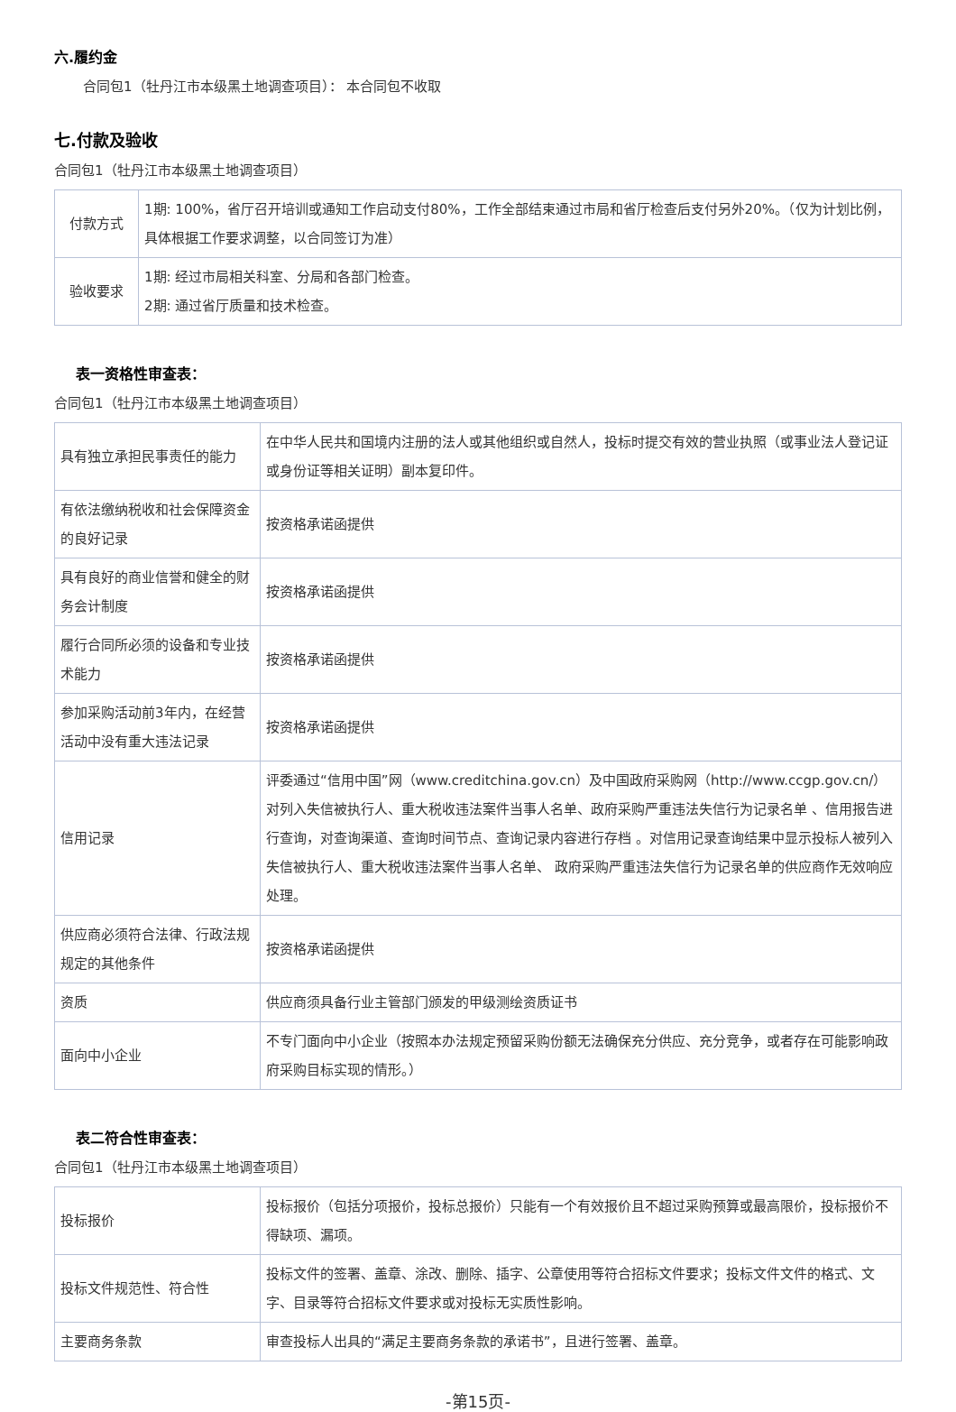六.履约金
合同包1（牡丹江市本级黑土地调查项目）： 本合同包不收取
七.付款及验收
合同包1（牡丹江市本级黑土地调查项目）
| 付款方式 | 1期: 100%，省厅召开培训或通知工作启动支付80%，工作全部结束通过市局和省厅检查后支付另外20%。（仅为计划比例，具体根据工作要求调整，以合同签订为准） |
| 验收要求 | 1期: 经过市局相关科室、分局和各部门检查。 2期: 通过省厅质量和技术检查。 |
表一资格性审查表：
合同包1（牡丹江市本级黑土地调查项目）
| 具有独立承担民事责任的能力 | 在中华人民共和国境内注册的法人或其他组织或自然人，投标时提交有效的营业执照（或事业法人登记证或身份证等相关证明）副本复印件。 |
| 有依法缴纳税收和社会保障资金的良好记录 | 按资格承诺函提供 |
| 具有良好的商业信誉和健全的财务会计制度 | 按资格承诺函提供 |
| 履行合同所必须的设备和专业技术能力 | 按资格承诺函提供 |
| 参加采购活动前3年内，在经营活动中没有重大违法记录 | 按资格承诺函提供 |
| 信用记录 | 评委通过“信用中国”网（www.creditchina.gov.cn）及中国政府采购网（http://www.ccgp.gov.cn/）对列入失信被执行人、重大税收违法案件当事人名单、政府采购严重违法失信行为记录名单 、信用报告进行查询，对查询渠道、查询时间节点、查询记录内容进行存档 。对信用记录查询结果中显示投标人被列入失信被执行人、重大税收违法案件当事人名单、 政府采购严重违法失信行为记录名单的供应商作无效响应处理。 |
| 供应商必须符合法律、行政法规规定的其他条件 | 按资格承诺函提供 |
| 资质 | 供应商须具备行业主管部门颁发的甲级测绘资质证书 |
| 面向中小企业 | 不专门面向中小企业（按照本办法规定预留采购份额无法确保充分供应、充分竞争，或者存在可能影响政府采购目标实现的情形。） |
表二符合性审查表：
合同包1（牡丹江市本级黑土地调查项目）
| 投标报价 | 投标报价（包括分项报价，投标总报价）只能有一个有效报价且不超过采购预算或最高限价，投标报价不得缺项、漏项。 |
| 投标文件规范性、符合性 | 投标文件的签署、盖章、涂改、删除、插字、公章使用等符合招标文件要求；投标文件文件的格式、文字、目录等符合招标文件要求或对投标无实质性影响。 |
| 主要商务条款 | 审查投标人出具的“满足主要商务条款的承诺书”，且进行签署、盖章。 |
-第15页-